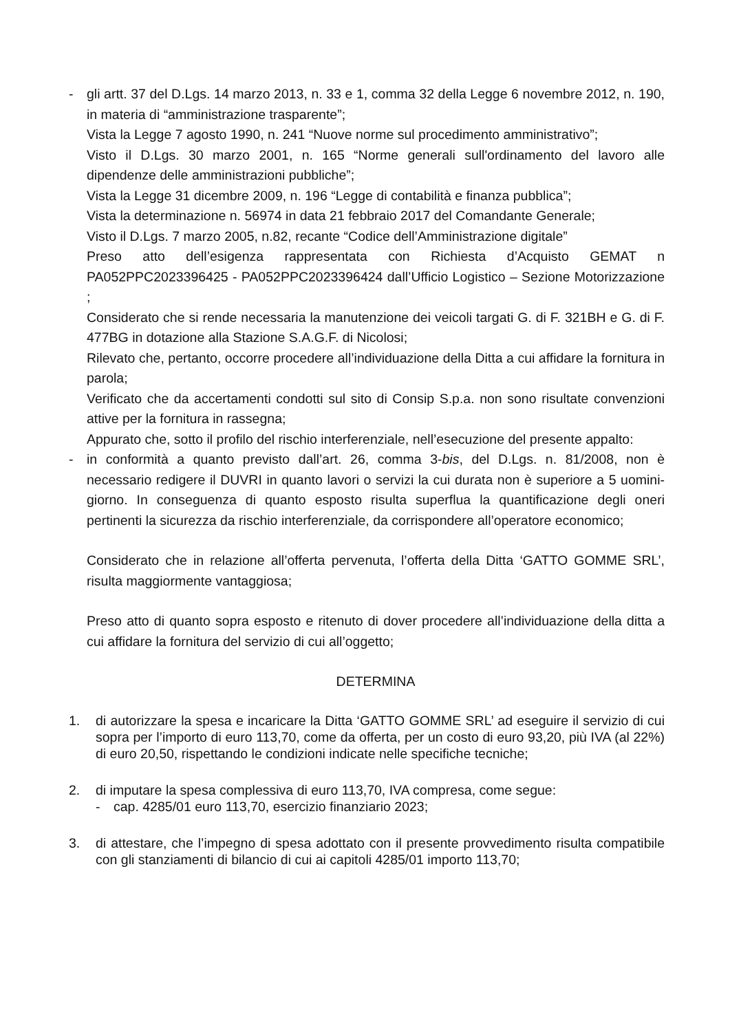- gli artt. 37 del D.Lgs. 14 marzo 2013, n. 33 e 1, comma 32 della Legge 6 novembre 2012, n. 190, in materia di “amministrazione trasparente”;
Vista la Legge 7 agosto 1990, n. 241 “Nuove norme sul procedimento amministrativo”;
Visto il D.Lgs. 30 marzo 2001, n. 165 “Norme generali sull'ordinamento del lavoro alle dipendenze delle amministrazioni pubbliche”;
Vista la Legge 31 dicembre 2009, n. 196 “Legge di contabilità e finanza pubblica”;
Vista la determinazione n. 56974 in data 21 febbraio 2017 del Comandante Generale;
Visto il D.Lgs. 7 marzo 2005, n.82, recante “Codice dell’Amministrazione digitale”
Preso atto dell’esigenza rappresentata con Richiesta d’Acquisto GEMAT n PA052PPC2023396425 - PA052PPC2023396424 dall’Ufficio Logistico – Sezione Motorizzazione ;
Considerato che si rende necessaria la manutenzione dei veicoli targati G. di F. 321BH e G. di F. 477BG in dotazione alla Stazione S.A.G.F. di Nicolosi;
Rilevato che, pertanto, occorre procedere all’individuazione della Ditta a cui affidare la fornitura in parola;
Verificato che da accertamenti condotti sul sito di Consip S.p.a. non sono risultate convenzioni attive per la fornitura in rassegna;
Appurato che, sotto il profilo del rischio interferenziale, nell’esecuzione del presente appalto:
- in conformità a quanto previsto dall’art. 26, comma 3-bis, del D.Lgs. n. 81/2008, non è necessario redigere il DUVRI in quanto lavori o servizi la cui durata non è superiore a 5 uomini-giorno. In conseguenza di quanto esposto risulta superflua la quantificazione degli oneri pertinenti la sicurezza da rischio interferenziale, da corrispondere all’operatore economico;
Considerato che in relazione all’offerta pervenuta, l’offerta della Ditta ‘GATTO GOMME SRL’, risulta maggiormente vantaggiosa;
Preso atto di quanto sopra esposto e ritenuto di dover procedere all’individuazione della ditta a cui affidare la fornitura del servizio di cui all’oggetto;
DETERMINA
1. di autorizzare la spesa e incaricare la Ditta ‘GATTO GOMME SRL’ ad eseguire il servizio di cui sopra per l’importo di euro 113,70, come da offerta, per un costo di euro 93,20, più IVA (al 22%) di euro 20,50, rispettando le condizioni indicate nelle specifiche tecniche;
2. di imputare la spesa complessiva di euro 113,70, IVA compresa, come segue:
- cap. 4285/01 euro 113,70, esercizio finanziario 2023;
3. di attestare, che l’impegno di spesa adottato con il presente provvedimento risulta compatibile con gli stanziamenti di bilancio di cui ai capitoli 4285/01 importo 113,70;